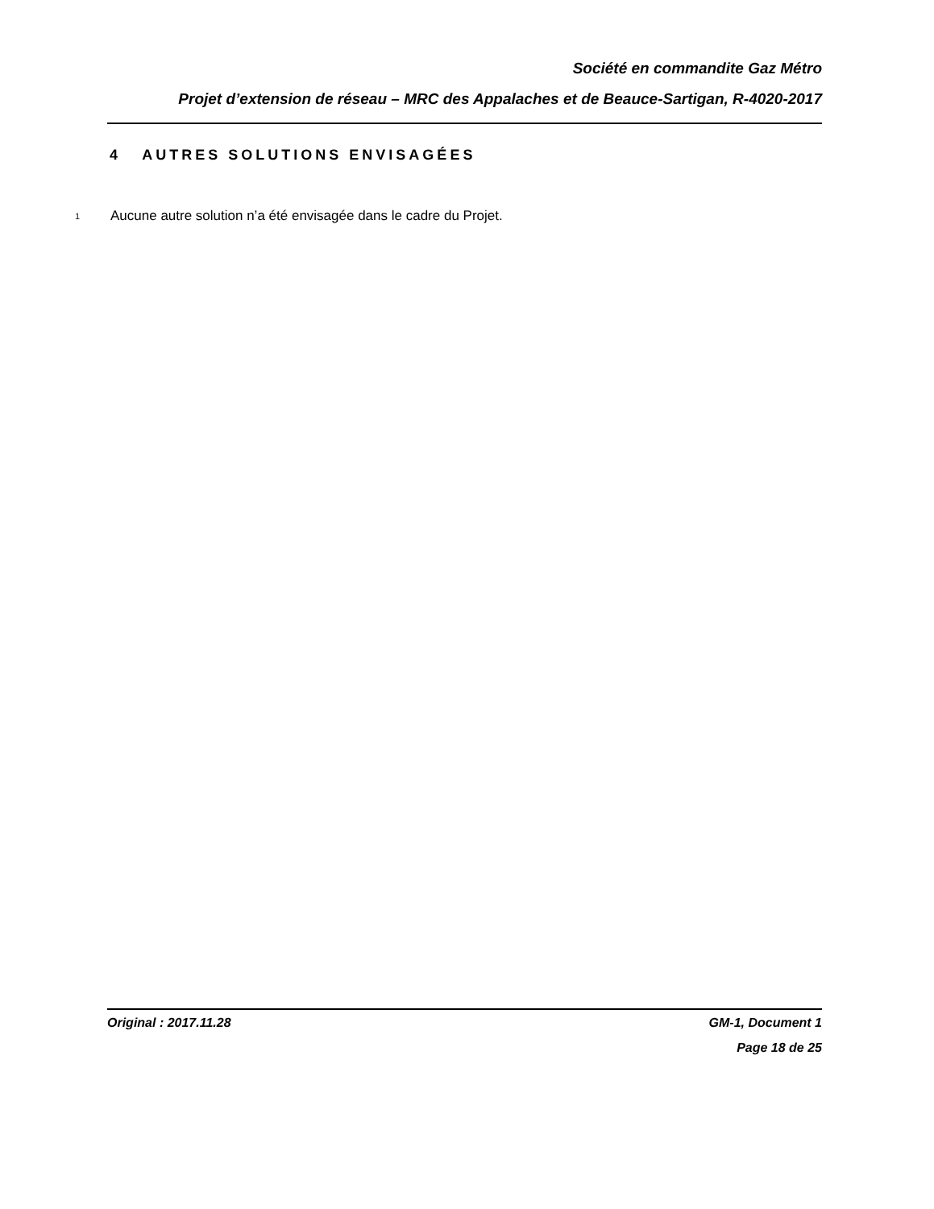Société en commandite Gaz Métro
Projet d’extension de réseau – MRC des Appalaches et de Beauce-Sartigan, R-4020-2017
4 AUTRES SOLUTIONS ENVISAGÉES
1 Aucune autre solution n’a été envisagée dans le cadre du Projet.
Original : 2017.11.28 GM-1, Document 1
Page 18 de 25